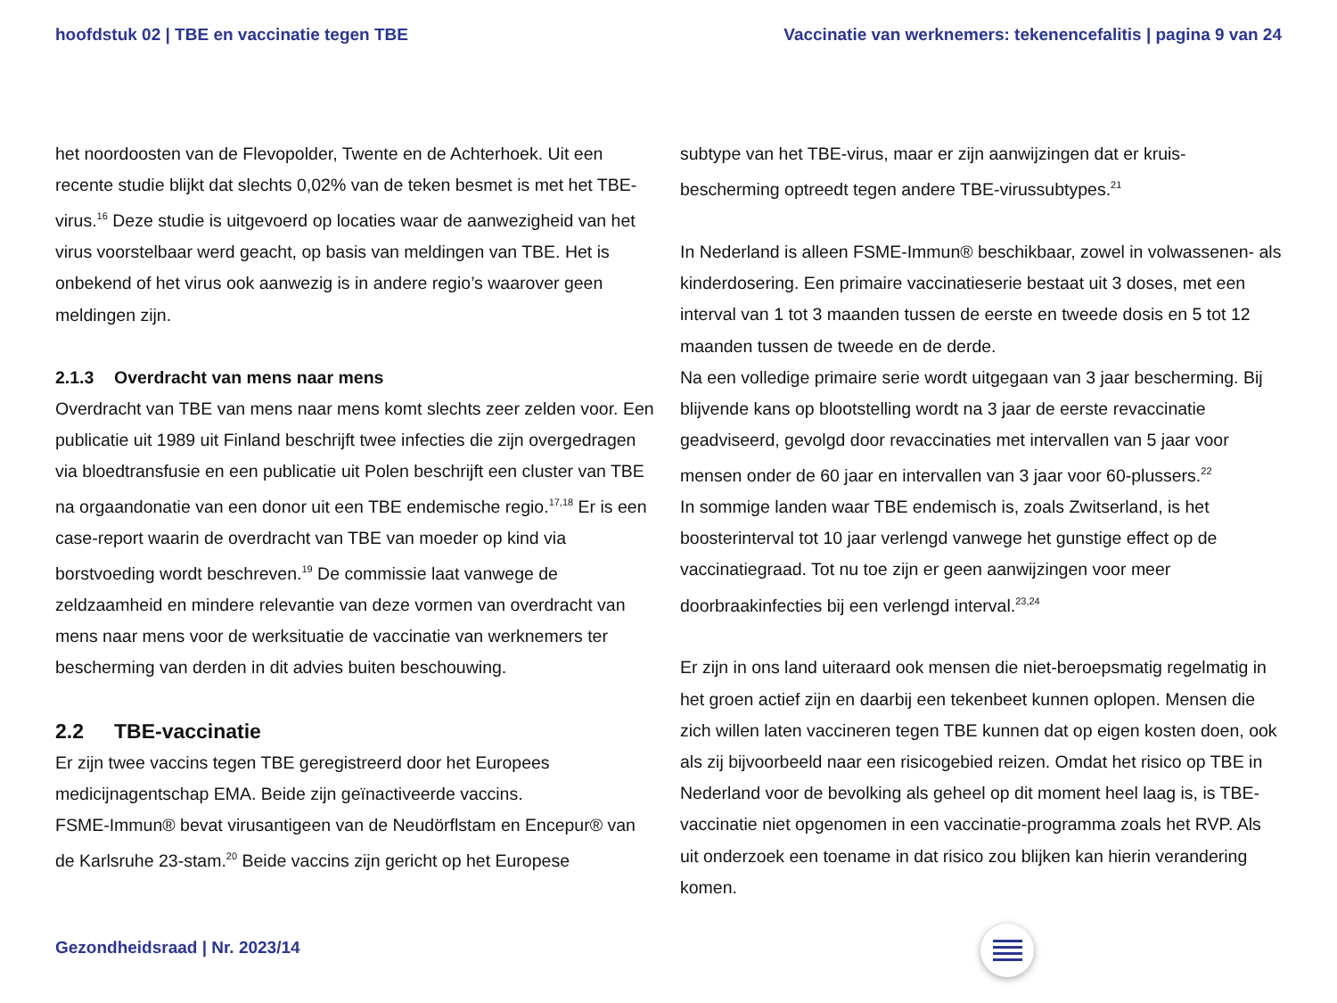hoofdstuk 02 | TBE en vaccinatie tegen TBE Vaccinatie van werknemers: tekenencefalitis | pagina 9 van 24
het noordoosten van de Flevopolder, Twente en de Achterhoek. Uit een recente studie blijkt dat slechts 0,02% van de teken besmet is met het TBE-virus.<sup>16</sup> Deze studie is uitgevoerd op locaties waar de aanwezigheid van het virus voorstelbaar werd geacht, op basis van meldingen van TBE. Het is onbekend of het virus ook aanwezig is in andere regio’s waarover geen meldingen zijn.
2.1.3 Overdracht van mens naar mens
Overdracht van TBE van mens naar mens komt slechts zeer zelden voor. Een publicatie uit 1989 uit Finland beschrijft twee infecties die zijn overgedragen via bloedtransfusie en een publicatie uit Polen beschrijft een cluster van TBE na orgaandonatie van een donor uit een TBE endemische regio.<sup>17,18</sup> Er is een case-report waarin de overdracht van TBE van moeder op kind via borstvoeding wordt beschreven.<sup>19</sup> De commissie laat vanwege de zeldzaamheid en mindere relevantie van deze vormen van overdracht van mens naar mens voor de werksituatie de vaccinatie van werknemers ter bescherming van derden in dit advies buiten beschouwing.
2.2 TBE-vaccinatie
Er zijn twee vaccins tegen TBE geregistreerd door het Europees medicijnagentschap EMA. Beide zijn geïnactiveerde vaccins.
FSME-Immun® bevat virusantigeen van de Neudörflstam en Encepur® van de Karlsruhe 23-stam.<sup>20</sup> Beide vaccins zijn gericht op het Europese
subtype van het TBE-virus, maar er zijn aanwijzingen dat er kruis-bescherming optreedt tegen andere TBE-virussubtypes.<sup>21</sup>
In Nederland is alleen FSME-Immun® beschikbaar, zowel in volwassenen- als kinderdosering. Een primaire vaccinatieserie bestaat uit 3 doses, met een interval van 1 tot 3 maanden tussen de eerste en tweede dosis en 5 tot 12 maanden tussen de tweede en de derde.
Na een volledige primaire serie wordt uitgegaan van 3 jaar bescherming. Bij blijvende kans op blootstelling wordt na 3 jaar de eerste revaccinatie geadviseerd, gevolgd door revaccinaties met intervallen van 5 jaar voor mensen onder de 60 jaar en intervallen van 3 jaar voor 60-plussers.<sup>22</sup>
In sommige landen waar TBE endemisch is, zoals Zwitserland, is het boosterinterval tot 10 jaar verlengd vanwege het gunstige effect op de vaccinatiegraad. Tot nu toe zijn er geen aanwijzingen voor meer doorbraakinfecties bij een verlengd interval.<sup>23,24</sup>
Er zijn in ons land uiteraard ook mensen die niet-beroepsmatig regelmatig in het groen actief zijn en daarbij een tekenbeet kunnen oplopen. Mensen die zich willen laten vaccineren tegen TBE kunnen dat op eigen kosten doen, ook als zij bijvoorbeeld naar een risicogebied reizen. Omdat het risico op TBE in Nederland voor de bevolking als geheel op dit moment heel laag is, is TBE-vaccinatie niet opgenomen in een vaccinatie-programma zoals het RVP. Als uit onderzoek een toename in dat risico zou blijken kan hierin verandering komen.
Gezondheidsraad | Nr. 2023/14